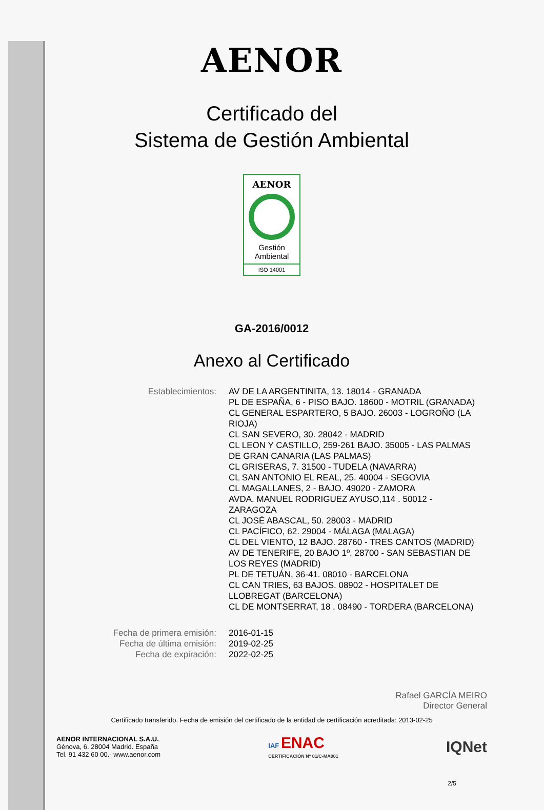AENOR
Certificado del
Sistema de Gestión Ambiental
AENOR
Gestión
Ambiental
ISO 14001
GA-2016/0012
Anexo al Certificado
| Establecimientos: | AV DE LA ARGENTINITA, 13. 18014 - GRANADA PL DE ESPAÑA, 6 - PISO BAJO. 18600 - MOTRIL (GRANADA) CL GENERAL ESPARTERO, 5 BAJO. 26003 - LOGROÑO (LA RIOJA) CL SAN SEVERO, 30. 28042 - MADRID CL LEON Y CASTILLO, 259-261 BAJO. 35005 - LAS PALMAS DE GRAN CANARIA (LAS PALMAS) CL GRISERAS, 7. 31500 - TUDELA (NAVARRA) CL SAN ANTONIO EL REAL, 25. 40004 - SEGOVIA CL MAGALLANES, 2 - BAJO. 49020 - ZAMORA AVDA. MANUEL RODRIGUEZ AYUSO,114 . 50012 - ZARAGOZA CL JOSÉ ABASCAL, 50. 28003 - MADRID CL PACÍFICO, 62. 29004 - MÁLAGA (MALAGA) CL DEL VIENTO, 12 BAJO. 28760 - TRES CANTOS (MADRID) AV DE TENERIFE, 20 BAJO 1º. 28700 - SAN SEBASTIAN DE LOS REYES (MADRID) PL DE TETUÁN, 36-41. 08010 - BARCELONA CL CAN TRIES, 63 BAJOS. 08902 - HOSPITALET DE LLOBREGAT (BARCELONA) CL DE MONTSERRAT, 18 . 08490 - TORDERA (BARCELONA) |
| Fecha de primera emisión: | 2016-01-15 |
| Fecha de última emisión: | 2019-02-25 |
| Fecha de expiración: | 2022-02-25 |
Rafael GARCÍA MEIRO
Director General
Certificado transferido. Fecha de emisión del certificado de la entidad de certificación acreditada: 2013-02-25
AENOR INTERNACIONAL S.A.U.
Génova, 6. 28004 Madrid. España
Tel. 91 432 60 00.- www.aenor.com
IAF ENAC
CERTIFICACIÓN Nº 01/C-MA001
IQNet
2/5